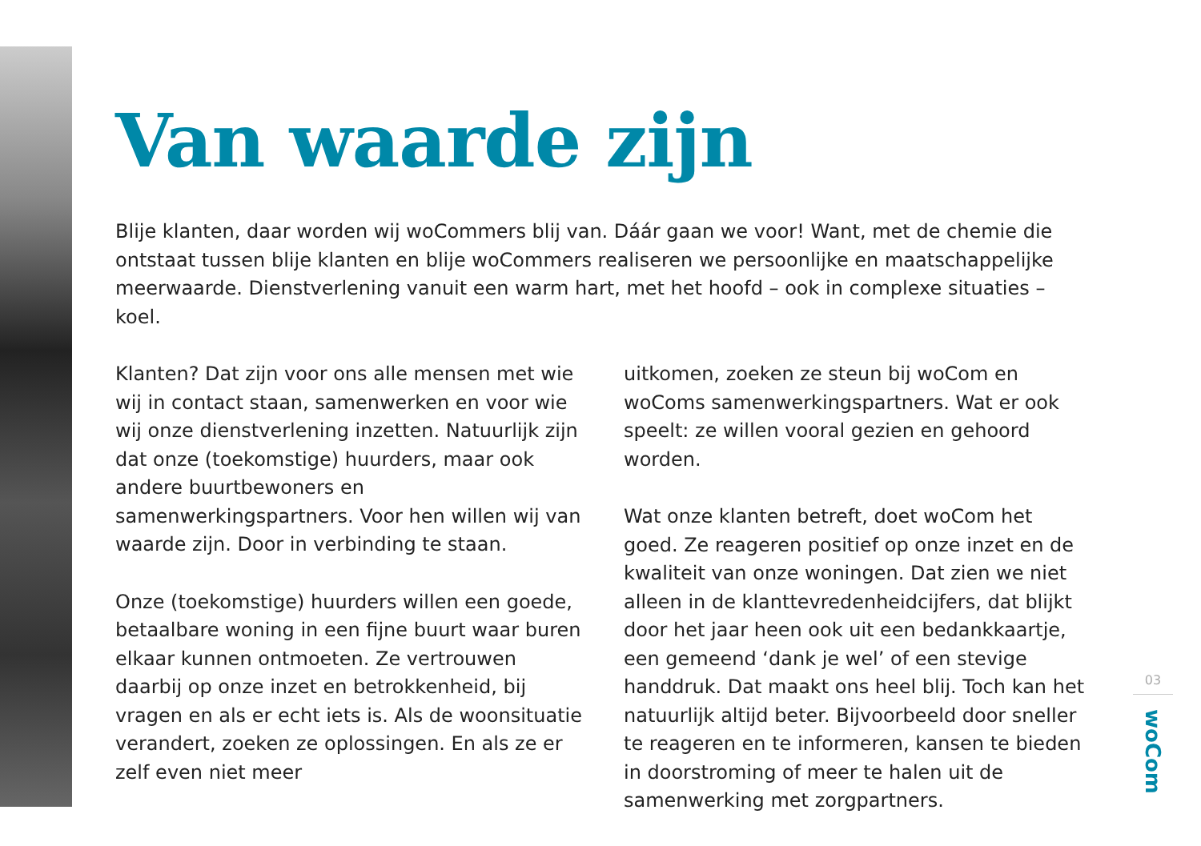Van waarde zijn
Blije klanten, daar worden wij woCommers blij van. Dáár gaan we voor! Want, met de chemie die ontstaat tussen blije klanten en blije woCommers realiseren we persoonlijke en maatschappelijke meerwaarde. Dienstverlening vanuit een warm hart, met het hoofd – ook in complexe situaties – koel.
Klanten? Dat zijn voor ons alle mensen met wie wij in contact staan, samenwerken en voor wie wij onze dienstverlening inzetten. Natuurlijk zijn dat onze (toekomstige) huurders, maar ook andere buurtbewoners en samenwerkingspartners. Voor hen willen wij van waarde zijn. Door in verbinding te staan.
Onze (toekomstige) huurders willen een goede, betaalbare woning in een fijne buurt waar buren elkaar kunnen ontmoeten. Ze vertrouwen daarbij op onze inzet en betrokkenheid, bij vragen en als er echt iets is. Als de woonsituatie verandert, zoeken ze oplossingen. En als ze er zelf even niet meer
uitkomen, zoeken ze steun bij woCom en woComs samenwerkingspartners. Wat er ook speelt: ze willen vooral gezien en gehoord worden.
Wat onze klanten betreft, doet woCom het goed. Ze reageren positief op onze inzet en de kwaliteit van onze woningen. Dat zien we niet alleen in de klanttevredenheidcijfers, dat blijkt door het jaar heen ook uit een bedankkaartje, een gemeend ‘dank je wel’ of een stevige handdruk. Dat maakt ons heel blij. Toch kan het natuurlijk altijd beter. Bijvoorbeeld door sneller te reageren en te informeren, kansen te bieden in doorstroming of meer te halen uit de samenwerking met zorgpartners.
03
woCom